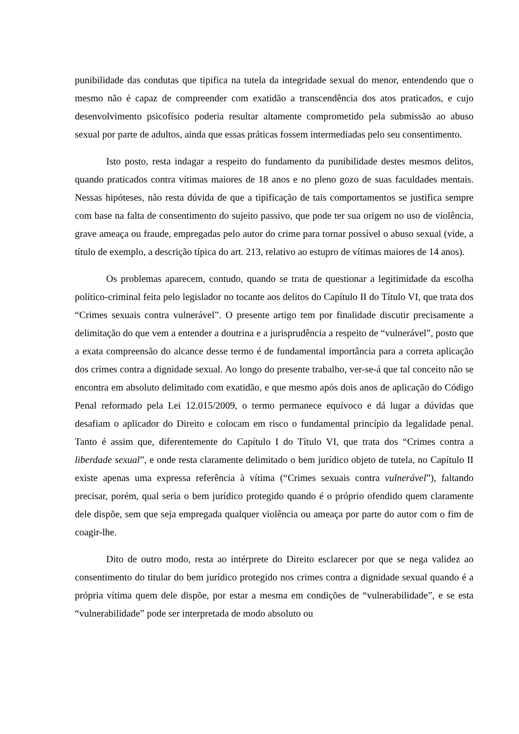punibilidade das condutas que tipifica na tutela da integridade sexual do menor, entendendo que o mesmo não é capaz de compreender com exatidão a transcendência dos atos praticados, e cujo desenvolvimento psicofísico poderia resultar altamente comprometido pela submissão ao abuso sexual por parte de adultos, ainda que essas práticas fossem intermediadas pelo seu consentimento.
Isto posto, resta indagar a respeito do fundamento da punibilidade destes mesmos delitos, quando praticados contra vítimas maiores de 18 anos e no pleno gozo de suas faculdades mentais. Nessas hipóteses, não resta dúvida de que a tipificação de tais comportamentos se justifica sempre com base na falta de consentimento do sujeito passivo, que pode ter sua origem no uso de violência, grave ameaça ou fraude, empregadas pelo autor do crime para tornar possível o abuso sexual (vide, a título de exemplo, a descrição típica do art. 213, relativo ao estupro de vítimas maiores de 14 anos).
Os problemas aparecem, contudo, quando se trata de questionar a legitimidade da escolha político-criminal feita pelo legislador no tocante aos delitos do Capítulo II do Título VI, que trata dos “Crimes sexuais contra vulnerável”. O presente artigo tem por finalidade discutir precisamente a delimitação do que vem a entender a doutrina e a jurisprudência a respeito de “vulnerável”, posto que a exata compreensão do alcance desse termo é de fundamental importância para a correta aplicação dos crimes contra a dignidade sexual. Ao longo do presente trabalho, ver-se-á que tal conceito não se encontra em absoluto delimitado com exatidão, e que mesmo após dois anos de aplicação do Código Penal reformado pela Lei 12.015/2009, o termo permanece equívoco e dá lugar a dúvidas que desafiam o aplicador do Direito e colocam em risco o fundamental princípio da legalidade penal. Tanto é assim que, diferentemente do Capítulo I do Título VI, que trata dos “Crimes contra a liberdade sexual”, e onde resta claramente delimitado o bem jurídico objeto de tutela, no Capítulo II existe apenas uma expressa referência à vítima (“Crimes sexuais contra vulnerável”), faltando precisar, porém, qual seria o bem jurídico protegido quando é o próprio ofendido quem claramente dele dispõe, sem que seja empregada qualquer violência ou ameaça por parte do autor com o fim de coagir-lhe.
Dito de outro modo, resta ao intérprete do Direito esclarecer por que se nega validez ao consentimento do titular do bem jurídico protegido nos crimes contra a dignidade sexual quando é a própria vítima quem dele dispõe, por estar a mesma em condições de “vulnerabilidade”, e se esta “vulnerabilidade” pode ser interpretada de modo absoluto ou